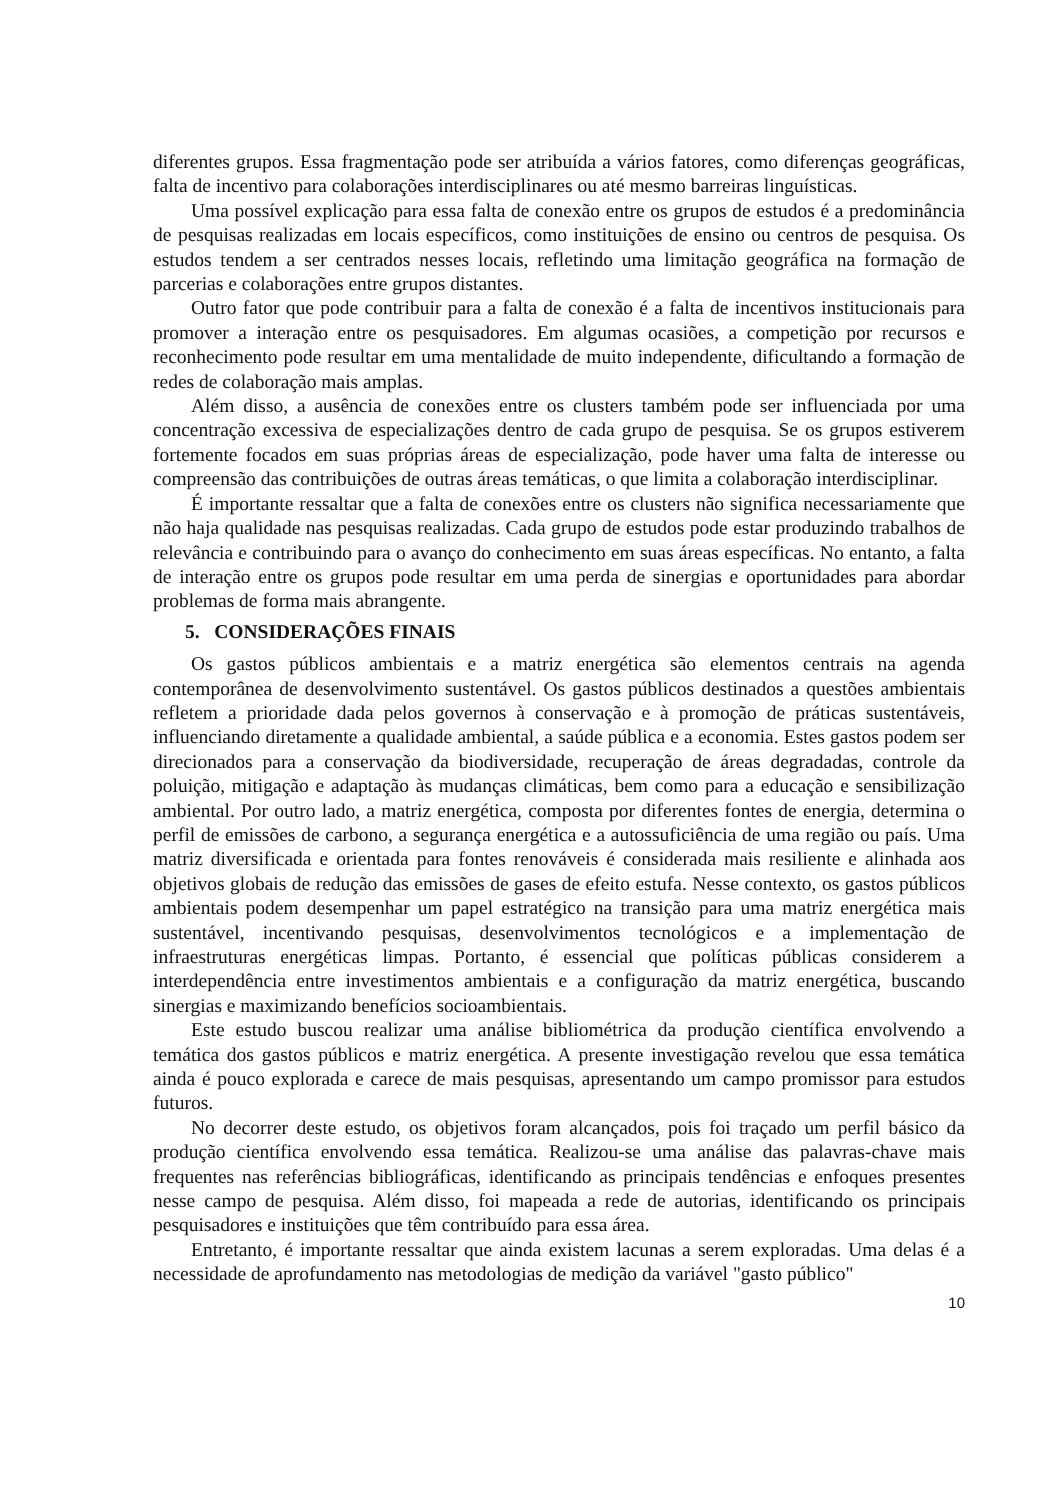diferentes grupos. Essa fragmentação pode ser atribuída a vários fatores, como diferenças geográficas, falta de incentivo para colaborações interdisciplinares ou até mesmo barreiras linguísticas.
Uma possível explicação para essa falta de conexão entre os grupos de estudos é a predominância de pesquisas realizadas em locais específicos, como instituições de ensino ou centros de pesquisa. Os estudos tendem a ser centrados nesses locais, refletindo uma limitação geográfica na formação de parcerias e colaborações entre grupos distantes.
Outro fator que pode contribuir para a falta de conexão é a falta de incentivos institucionais para promover a interação entre os pesquisadores. Em algumas ocasiões, a competição por recursos e reconhecimento pode resultar em uma mentalidade de muito independente, dificultando a formação de redes de colaboração mais amplas.
Além disso, a ausência de conexões entre os clusters também pode ser influenciada por uma concentração excessiva de especializações dentro de cada grupo de pesquisa. Se os grupos estiverem fortemente focados em suas próprias áreas de especialização, pode haver uma falta de interesse ou compreensão das contribuições de outras áreas temáticas, o que limita a colaboração interdisciplinar.
É importante ressaltar que a falta de conexões entre os clusters não significa necessariamente que não haja qualidade nas pesquisas realizadas. Cada grupo de estudos pode estar produzindo trabalhos de relevância e contribuindo para o avanço do conhecimento em suas áreas específicas. No entanto, a falta de interação entre os grupos pode resultar em uma perda de sinergias e oportunidades para abordar problemas de forma mais abrangente.
5. CONSIDERAÇÕES FINAIS
Os gastos públicos ambientais e a matriz energética são elementos centrais na agenda contemporânea de desenvolvimento sustentável. Os gastos públicos destinados a questões ambientais refletem a prioridade dada pelos governos à conservação e à promoção de práticas sustentáveis, influenciando diretamente a qualidade ambiental, a saúde pública e a economia. Estes gastos podem ser direcionados para a conservação da biodiversidade, recuperação de áreas degradadas, controle da poluição, mitigação e adaptação às mudanças climáticas, bem como para a educação e sensibilização ambiental. Por outro lado, a matriz energética, composta por diferentes fontes de energia, determina o perfil de emissões de carbono, a segurança energética e a autossuficiência de uma região ou país. Uma matriz diversificada e orientada para fontes renováveis é considerada mais resiliente e alinhada aos objetivos globais de redução das emissões de gases de efeito estufa. Nesse contexto, os gastos públicos ambientais podem desempenhar um papel estratégico na transição para uma matriz energética mais sustentável, incentivando pesquisas, desenvolvimentos tecnológicos e a implementação de infraestruturas energéticas limpas. Portanto, é essencial que políticas públicas considerem a interdependência entre investimentos ambientais e a configuração da matriz energética, buscando sinergias e maximizando benefícios socioambientais.
Este estudo buscou realizar uma análise bibliométrica da produção científica envolvendo a temática dos gastos públicos e matriz energética. A presente investigação revelou que essa temática ainda é pouco explorada e carece de mais pesquisas, apresentando um campo promissor para estudos futuros.
No decorrer deste estudo, os objetivos foram alcançados, pois foi traçado um perfil básico da produção científica envolvendo essa temática. Realizou-se uma análise das palavras-chave mais frequentes nas referências bibliográficas, identificando as principais tendências e enfoques presentes nesse campo de pesquisa. Além disso, foi mapeada a rede de autorias, identificando os principais pesquisadores e instituições que têm contribuído para essa área.
Entretanto, é importante ressaltar que ainda existem lacunas a serem exploradas. Uma delas é a necessidade de aprofundamento nas metodologias de medição da variável "gasto público"
10